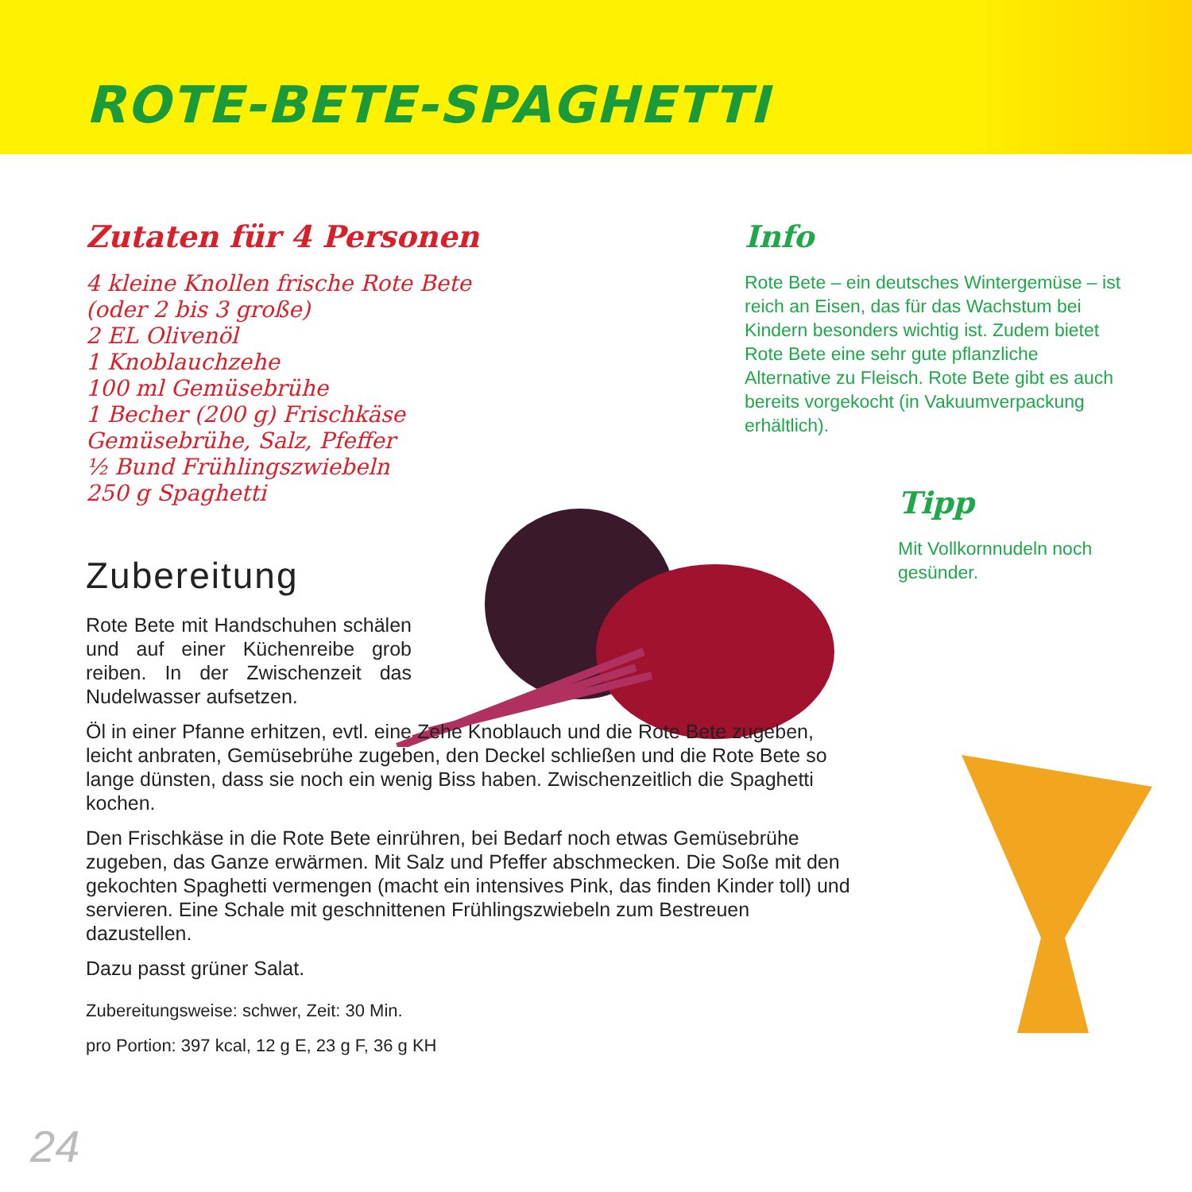ROTE-BETE-SPAGHETTI
Zutaten für 4 Personen
4 kleine Knollen frische Rote Bete (oder 2 bis 3 große)
2 EL Olivenöl
1 Knoblauchzehe
100 ml Gemüsebrühe
1 Becher (200 g) Frischkäse
Gemüsebrühe, Salz, Pfeffer
½ Bund Frühlingszwiebeln
250 g Spaghetti
Zubereitung
Rote Bete mit Handschuhen schälen und auf einer Küchenreibe grob reiben. In der Zwischenzeit das Nudelwasser aufsetzen.
Öl in einer Pfanne erhitzen, evtl. eine Zehe Knoblauch und die Rote Bete zugeben, leicht anbraten, Gemüsebrühe zugeben, den Deckel schließen und die Rote Bete so lange dünsten, dass sie noch ein wenig Biss haben. Zwischenzeitlich die Spaghetti kochen.
Den Frischkäse in die Rote Bete einrühren, bei Bedarf noch etwas Gemüsebrühe zugeben, das Ganze erwärmen. Mit Salz und Pfeffer abschmecken. Die Soße mit den gekochten Spaghetti vermengen (macht ein intensives Pink, das finden Kinder toll) und servieren. Eine Schale mit geschnittenen Frühlingszwiebeln zum Bestreuen dazustellen.
Dazu passt grüner Salat.
Zubereitungsweise: schwer, Zeit: 30 Min.
pro Portion: 397 kcal, 12 g E, 23 g F, 36 g KH
Info
Rote Bete – ein deutsches Wintergemüse – ist reich an Eisen, das für das Wachstum bei Kindern besonders wichtig ist. Zudem bietet Rote Bete eine sehr gute pflanzliche Alternative zu Fleisch. Rote Bete gibt es auch bereits vorgekocht (in Vakuumverpackung erhältlich).
Tipp
Mit Vollkornnudeln noch gesünder.
24